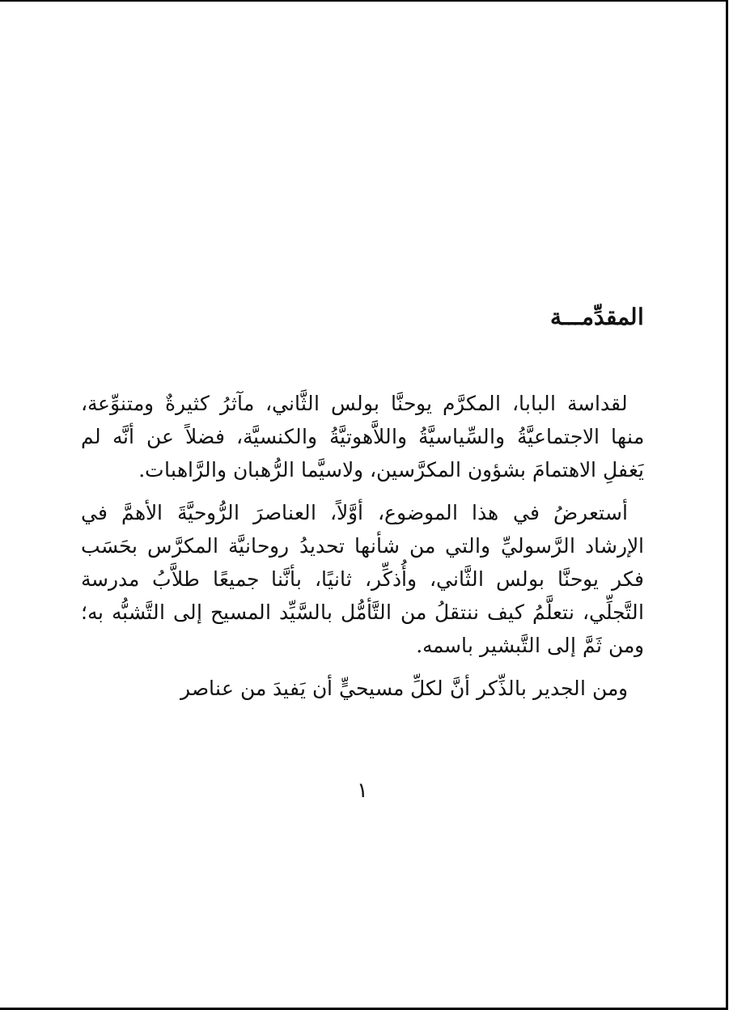المقدِّمـــة
لقداسة البابا، المكرَّم يوحنَّا بولس الثَّاني، مآثرُ كثيرةٌ ومتنوِّعة، منها الاجتماعيَّةُ والسِّياسيَّةُ واللاَّهوتيَّةُ والكنسيَّة، فضلاً عن أنَّه لم يَغفلِ الاهتمامَ بشؤون المكرَّسين، ولاسيَّما الرُّهبان والرَّاهبات.
أستعرضُ في هذا الموضوع، أوَّلاً، العناصرَ الرُّوحيَّةَ الأهمَّ في الإرشاد الرَّسوليِّ والتي من شأنها تحديدُ روحانيَّة المكرَّس بحَسَب فكر يوحنَّا بولس الثَّاني، وأُذكِّر، ثانيًا، بأنَّنا جميعًا طلاَّبُ مدرسة التَّجلِّي، نتعلَّمُ كيف ننتقلُ من التَّأمُّل بالسَّيِّد المسيح إلى التَّشبُّه به؛ ومن ثَمَّ إلى التَّبشير باسمه.
ومن الجدير بالذِّكر أنَّ لكلِّ مسيحيٍّ أن يَفيدَ من عناصر
١